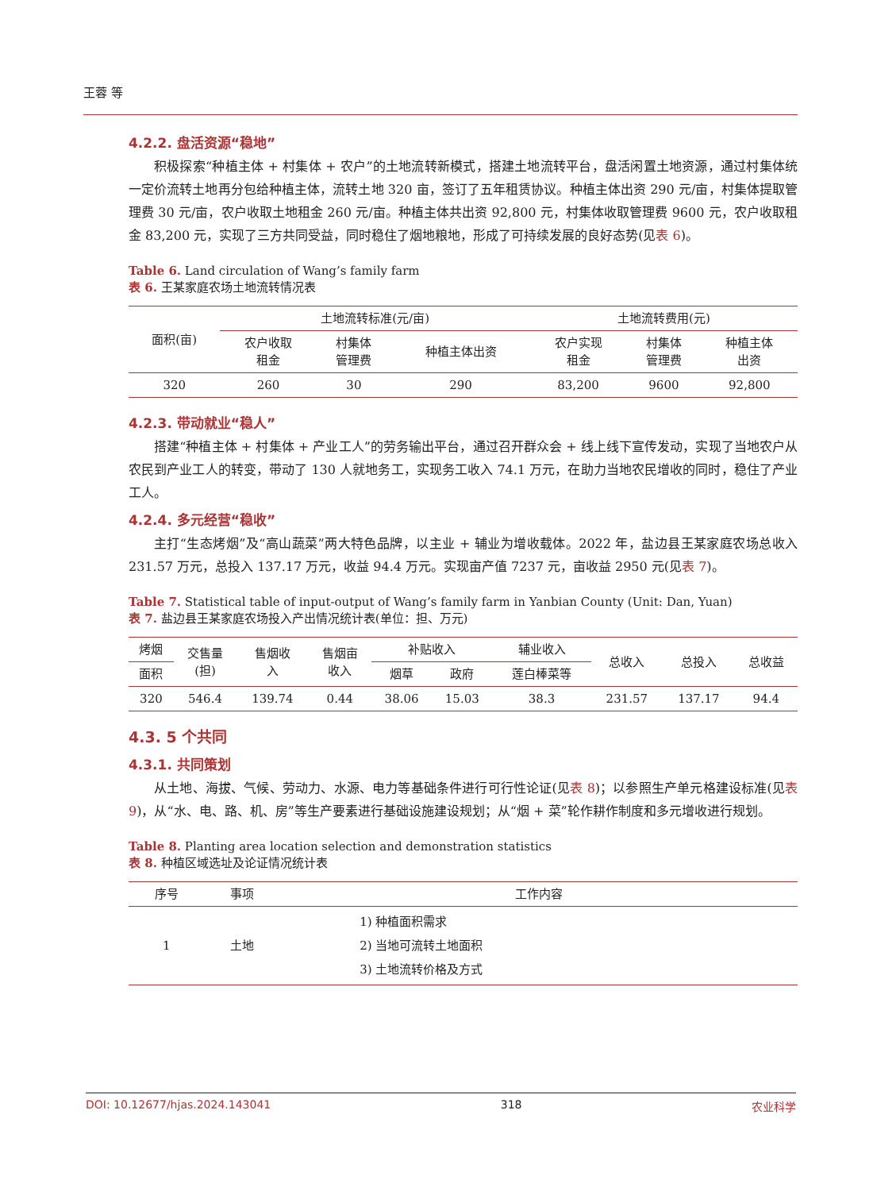王蓉 等
4.2.2. 盘活资源“稳地”
积极探索“种植主体 + 村集体 + 农户”的土地流转新模式，搭建土地流转平台，盘活闲置土地资源，通过村集体统一定价流转土地再分包给种植主体，流转土地 320 亩，签订了五年租赁协议。种植主体出资 290 元/亩，村集体提取管理费 30 元/亩，农户收取土地租金 260 元/亩。种植主体共出资 92,800 元，村集体收取管理费 9600 元，农户收取租金 83,200 元，实现了三方共同受益，同时稳住了烟地粮地，形成了可持续发展的良好态势(见表 6)。
Table 6. Land circulation of Wang’s family farm
表 6. 王某家庭农场土地流转情况表
| 面积(亩) | 土地流转标准(元/亩) | | | 土地流转费用(元) | | |
| --- | --- | --- | --- | --- | --- | --- |
| | 农户收取 租金 | 村集体 管理费 | 种植主体出资 | 农户实现 租金 | 村集体 管理费 | 种植主体 出资 |
| 320 | 260 | 30 | 290 | 83,200 | 9600 | 92,800 |
4.2.3. 带动就业“稳人”
搭建“种植主体 + 村集体 + 产业工人”的劳务输出平台，通过召开群众会 + 线上线下宣传发动，实现了当地农户从农民到产业工人的转变，带动了 130 人就地务工，实现务工收入 74.1 万元，在助力当地农民增收的同时，稳住了产业工人。
4.2.4. 多元经营“稳收”
主打“生态烤烟”及“高山蔬菜”两大特色品牌，以主业 + 辅业为增收载体。2022 年，盐边县王某家庭农场总收入 231.57 万元，总投入 137.17 万元，收益 94.4 万元。实现亩产值 7237 元，亩收益 2950 元(见表 7)。
Table 7. Statistical table of input-output of Wang’s family farm in Yanbian County (Unit: Dan, Yuan)
表 7. 盐边县王某家庭农场投入产出情况统计表(单位：担、万元)
| 烤烟 | 交售量 (担) | 售烟收 入 | 售烟亩 收入 | 补贴收入 | | 辅业收入 | 总收入 | 总投入 | 总收益 |
| --- | --- | --- | --- | --- | --- | --- | --- | --- | --- |
| 面积 | | | | 烟草 | 政府 | 莲白棒菜等 | | | |
| 320 | 546.4 | 139.74 | 0.44 | 38.06 | 15.03 | 38.3 | 231.57 | 137.17 | 94.4 |
4.3. 5 个共同
4.3.1. 共同策划
从土地、海拔、气候、劳动力、水源、电力等基础条件进行可行性论证(见表 8)；以参照生产单元格建设标准(见表 9)，从“水、电、路、机、房”等生产要素进行基础设施建设规划；从“烟 + 菜”轮作耕作制度和多元增收进行规划。
Table 8. Planting area location selection and demonstration statistics
表 8. 种植区域选址及论证情况统计表
| 序号 | 事项 | 工作内容 |
| --- | --- | --- |
| 1 | 土地 | 1) 种植面积需求 2) 当地可流转土地面积 3) 土地流转价格及方式 |
DOI: 10.12677/hjas.2024.143041 318 农业科学